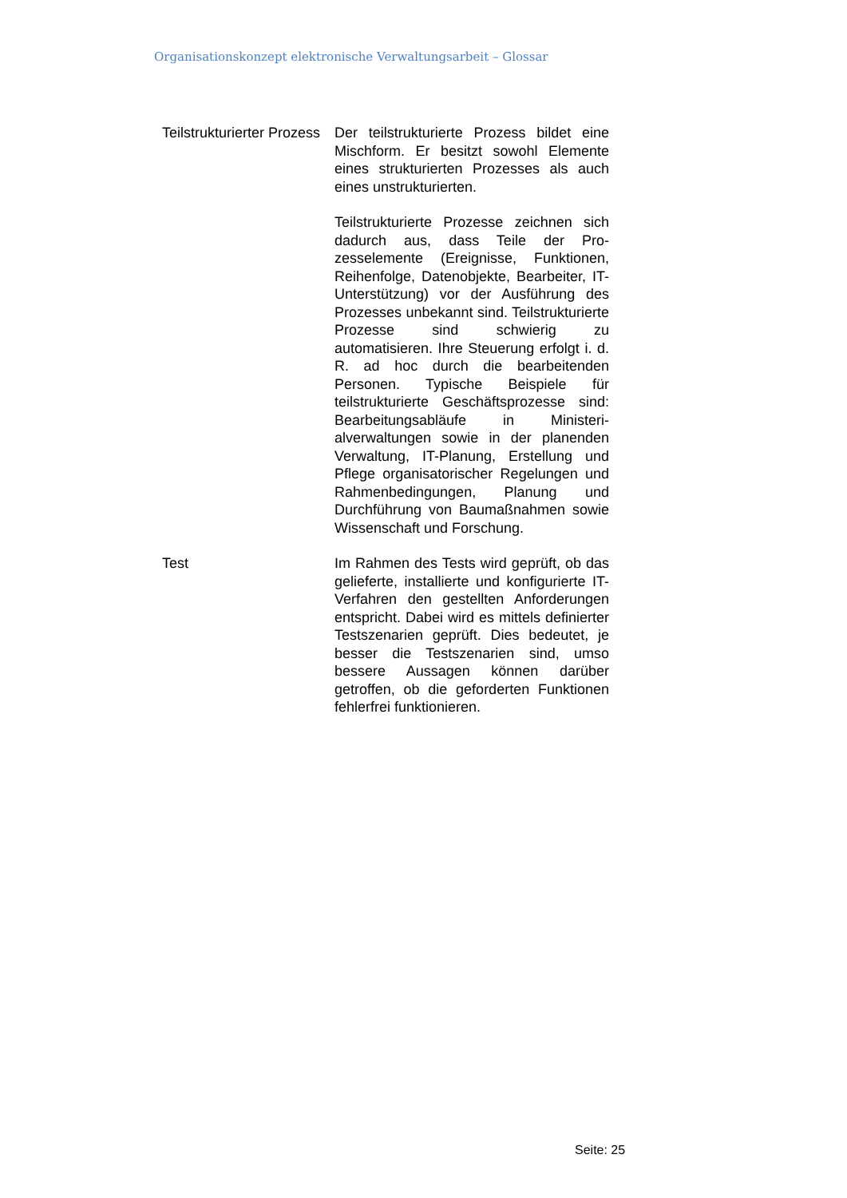Organisationskonzept elektronische Verwaltungsarbeit – Glossar
Teilstrukturierter Prozess
Der teilstrukturierte Prozess bildet eine Mischform. Er besitzt sowohl Elemente eines strukturierten Prozesses als auch eines unstrukturierten.
Teilstrukturierte Prozesse zeichnen sich dadurch aus, dass Teile der Pro­zesselemente (Ereignisse, Funktionen, Reihenfolge, Datenobjekte, Bearbeiter, IT-Unterstützung) vor der Ausführung des Prozesses unbekannt sind. Teil­strukturierte Prozesse sind schwierig zu automatisieren. Ihre Steuerung er­folgt i. d. R. ad hoc durch die bearbei­tenden Personen. Typische Beispiele für teilstrukturierte Geschäftsprozesse sind: Bearbeitungsabläufe in Ministeri­alverwaltungen sowie in der planenden Verwaltung, IT-Planung, Erstellung und Pflege organisatorischer Regelungen und Rahmenbedingungen, Planung und Durchführung von Baumaßnah­men sowie Wissenschaft und For­schung.
Test Im Rahmen des Tests wird geprüft, ob das gelieferte, installierte und konfigu­rierte IT-Verfahren den gestellten An­forderungen entspricht. Dabei wird es mittels definierter Testszenarien ge­prüft. Dies bedeutet, je besser die Testszenarien sind, umso bessere Aussagen können darüber getroffen, ob die geforderten Funktionen fehler­frei funktionieren.
Seite: 25